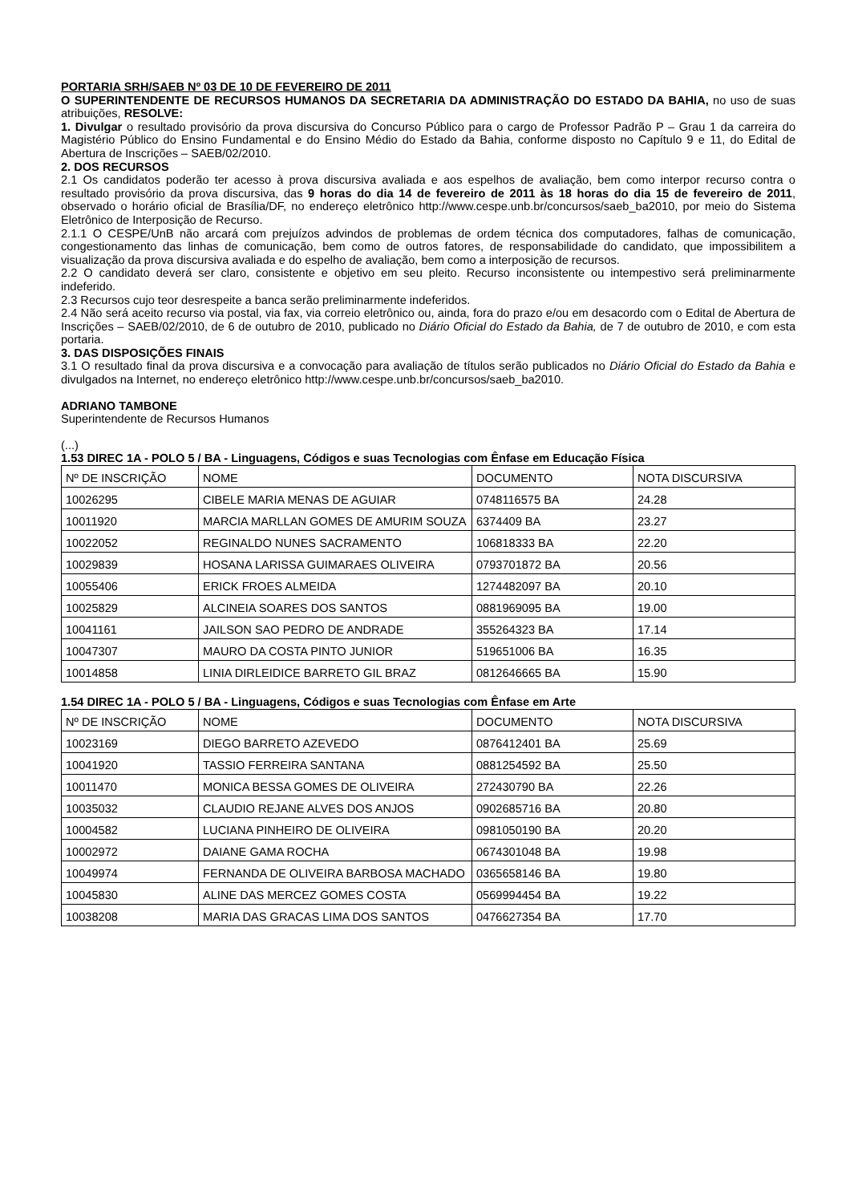PORTARIA SRH/SAEB Nº 03 DE 10 DE FEVEREIRO DE 2011
O SUPERINTENDENTE DE RECURSOS HUMANOS DA SECRETARIA DA ADMINISTRAÇÃO DO ESTADO DA BAHIA, no uso de suas atribuições, RESOLVE:
1. Divulgar o resultado provisório da prova discursiva do Concurso Público para o cargo de Professor Padrão P – Grau 1 da carreira do Magistério Público do Ensino Fundamental e do Ensino Médio do Estado da Bahia, conforme disposto no Capítulo 9 e 11, do Edital de Abertura de Inscrições – SAEB/02/2010.
2. DOS RECURSOS
2.1 Os candidatos poderão ter acesso à prova discursiva avaliada e aos espelhos de avaliação, bem como interpor recurso contra o resultado provisório da prova discursiva, das 9 horas do dia 14 de fevereiro de 2011 às 18 horas do dia 15 de fevereiro de 2011, observado o horário oficial de Brasília/DF, no endereço eletrônico http://www.cespe.unb.br/concursos/saeb_ba2010, por meio do Sistema Eletrônico de Interposição de Recurso.
2.1.1 O CESPE/UnB não arcará com prejuízos advindos de problemas de ordem técnica dos computadores, falhas de comunicação, congestionamento das linhas de comunicação, bem como de outros fatores, de responsabilidade do candidato, que impossibilitem a visualização da prova discursiva avaliada e do espelho de avaliação, bem como a interposição de recursos.
2.2 O candidato deverá ser claro, consistente e objetivo em seu pleito. Recurso inconsistente ou intempestivo será preliminarmente indeferido.
2.3 Recursos cujo teor desrespeite a banca serão preliminarmente indeferidos.
2.4 Não será aceito recurso via postal, via fax, via correio eletrônico ou, ainda, fora do prazo e/ou em desacordo com o Edital de Abertura de Inscrições – SAEB/02/2010, de 6 de outubro de 2010, publicado no Diário Oficial do Estado da Bahia, de 7 de outubro de 2010, e com esta portaria.
3. DAS DISPOSIÇÕES FINAIS
3.1 O resultado final da prova discursiva e a convocação para avaliação de títulos serão publicados no Diário Oficial do Estado da Bahia e divulgados na Internet, no endereço eletrônico http://www.cespe.unb.br/concursos/saeb_ba2010.
ADRIANO TAMBONE
Superintendente de Recursos Humanos
(...)
1.53 DIREC 1A - POLO 5 / BA - Linguagens, Códigos e suas Tecnologias com Ênfase em Educação Física
| Nº DE INSCRIÇÃO | NOME | DOCUMENTO | NOTA DISCURSIVA |
| 10026295 | CIBELE MARIA MENAS DE AGUIAR | 0748116575 BA | 24.28 |
| 10011920 | MARCIA MARLLAN GOMES DE AMURIM SOUZA | 6374409 BA | 23.27 |
| 10022052 | REGINALDO NUNES SACRAMENTO | 106818333 BA | 22.20 |
| 10029839 | HOSANA LARISSA GUIMARAES OLIVEIRA | 0793701872 BA | 20.56 |
| 10055406 | ERICK FROES ALMEIDA | 1274482097 BA | 20.10 |
| 10025829 | ALCINEIA SOARES DOS SANTOS | 0881969095 BA | 19.00 |
| 10041161 | JAILSON SAO PEDRO DE ANDRADE | 355264323 BA | 17.14 |
| 10047307 | MAURO DA COSTA PINTO JUNIOR | 519651006 BA | 16.35 |
| 10014858 | LINIA DIRLEIDICE BARRETO GIL BRAZ | 0812646665 BA | 15.90 |
1.54 DIREC 1A - POLO 5 / BA - Linguagens, Códigos e suas Tecnologias com Ênfase em Arte
| Nº DE INSCRIÇÃO | NOME | DOCUMENTO | NOTA DISCURSIVA |
| 10023169 | DIEGO BARRETO AZEVEDO | 0876412401 BA | 25.69 |
| 10041920 | TASSIO FERREIRA SANTANA | 0881254592 BA | 25.50 |
| 10011470 | MONICA BESSA GOMES DE OLIVEIRA | 272430790 BA | 22.26 |
| 10035032 | CLAUDIO REJANE ALVES DOS ANJOS | 0902685716 BA | 20.80 |
| 10004582 | LUCIANA PINHEIRO DE OLIVEIRA | 0981050190 BA | 20.20 |
| 10002972 | DAIANE GAMA ROCHA | 0674301048 BA | 19.98 |
| 10049974 | FERNANDA DE OLIVEIRA BARBOSA MACHADO | 0365658146 BA | 19.80 |
| 10045830 | ALINE DAS MERCEZ GOMES COSTA | 0569994454 BA | 19.22 |
| 10038208 | MARIA DAS GRACAS LIMA DOS SANTOS | 0476627354 BA | 17.70 |